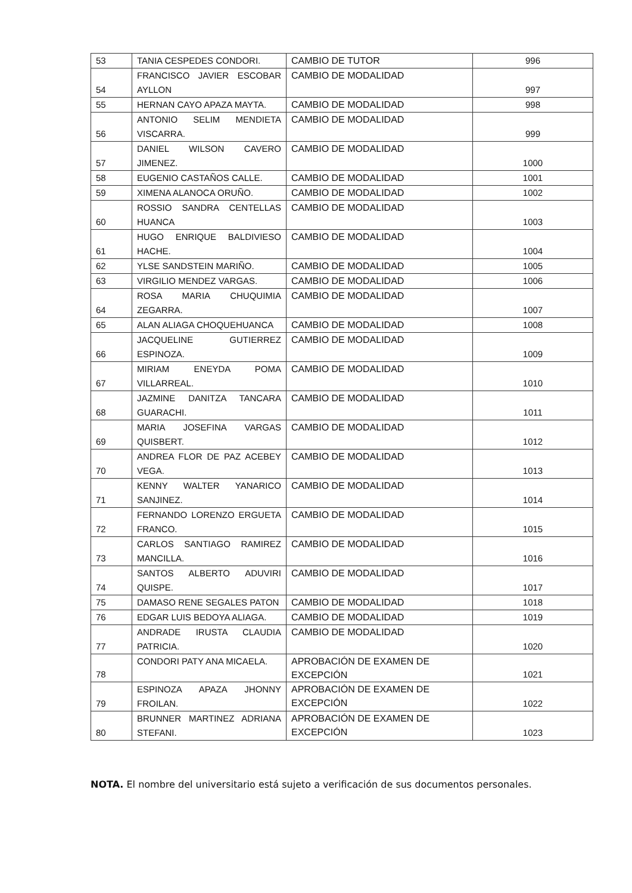| 53 | TANIA CESPEDES CONDORI. | CAMBIO DE TUTOR | 996 |
| 54 | FRANCISCO JAVIER ESCOBAR AYLLON | CAMBIO DE MODALIDAD | 997 |
| 55 | HERNAN CAYO APAZA MAYTA. | CAMBIO DE MODALIDAD | 998 |
| 56 | ANTONIO SELIM MENDIETA VISCARRA. | CAMBIO DE MODALIDAD | 999 |
| 57 | DANIEL WILSON CAVERO JIMENEZ. | CAMBIO DE MODALIDAD | 1000 |
| 58 | EUGENIO CASTAÑOS CALLE. | CAMBIO DE MODALIDAD | 1001 |
| 59 | XIMENA ALANOCA ORUÑO. | CAMBIO DE MODALIDAD | 1002 |
| 60 | ROSSIO SANDRA CENTELLAS HUANCA | CAMBIO DE MODALIDAD | 1003 |
| 61 | HUGO ENRIQUE BALDIVIESO HACHE. | CAMBIO DE MODALIDAD | 1004 |
| 62 | YLSE SANDSTEIN MARIÑO. | CAMBIO DE MODALIDAD | 1005 |
| 63 | VIRGILIO MENDEZ VARGAS. | CAMBIO DE MODALIDAD | 1006 |
| 64 | ROSA MARIA CHUQUIMIA ZEGARRA. | CAMBIO DE MODALIDAD | 1007 |
| 65 | ALAN ALIAGA CHOQUEHUANCA | CAMBIO DE MODALIDAD | 1008 |
| 66 | JACQUELINE GUTIERREZ ESPINOZA. | CAMBIO DE MODALIDAD | 1009 |
| 67 | MIRIAM ENEYDA POMA VILLARREAL. | CAMBIO DE MODALIDAD | 1010 |
| 68 | JAZMINE DANITZA TANCARA GUARACHI. | CAMBIO DE MODALIDAD | 1011 |
| 69 | MARIA JOSEFINA VARGAS QUISBERT. | CAMBIO DE MODALIDAD | 1012 |
| 70 | ANDREA FLOR DE PAZ ACEBEY VEGA. | CAMBIO DE MODALIDAD | 1013 |
| 71 | KENNY WALTER YANARICO SANJINEZ. | CAMBIO DE MODALIDAD | 1014 |
| 72 | FERNANDO LORENZO ERGUETA FRANCO. | CAMBIO DE MODALIDAD | 1015 |
| 73 | CARLOS SANTIAGO RAMIREZ MANCILLA. | CAMBIO DE MODALIDAD | 1016 |
| 74 | SANTOS ALBERTO ADUVIRI QUISPE. | CAMBIO DE MODALIDAD | 1017 |
| 75 | DAMASO RENE SEGALES PATON | CAMBIO DE MODALIDAD | 1018 |
| 76 | EDGAR LUIS BEDOYA ALIAGA. | CAMBIO DE MODALIDAD | 1019 |
| 77 | ANDRADE IRUSTA CLAUDIA PATRICIA. | CAMBIO DE MODALIDAD | 1020 |
| 78 | CONDORI PATY ANA MICAELA. | APROBACIÓN DE EXAMEN DE EXCEPCIÓN | 1021 |
| 79 | ESPINOZA APAZA JHONNY FROILAN. | APROBACIÓN DE EXAMEN DE EXCEPCIÓN | 1022 |
| 80 | BRUNNER MARTINEZ ADRIANA STEFANI. | APROBACIÓN DE EXAMEN DE EXCEPCIÓN | 1023 |
NOTA. El nombre del universitario está sujeto a verificación de sus documentos personales.